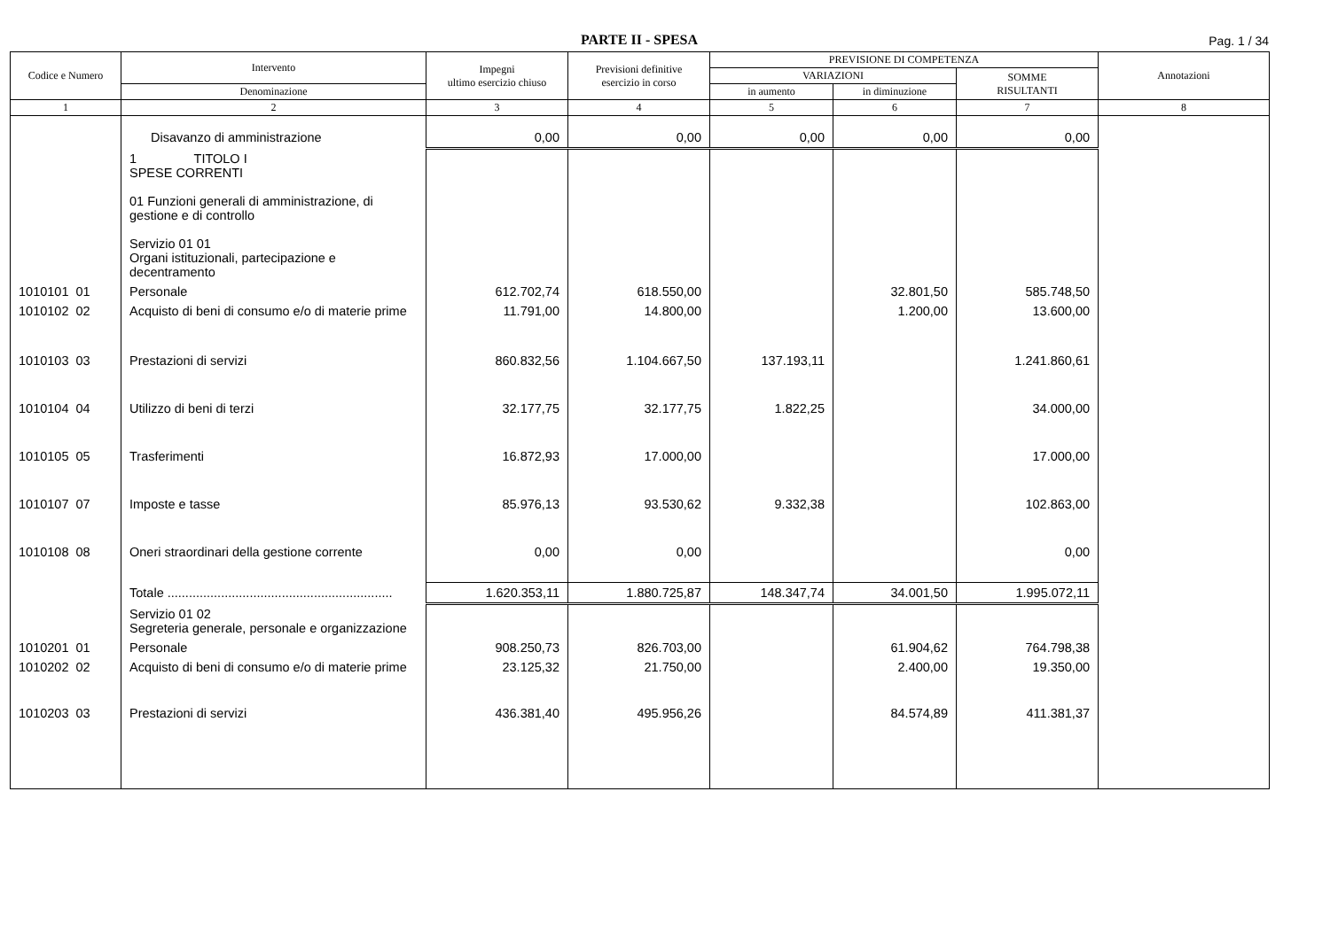PARTE II - SPESA
Pag. 1 / 34
| Codice e Numero | Intervento | Impegni ultimo esercizio chiuso | Previsioni definitive esercizio in corso | PREVISIONE DI COMPETENZA | | | Annotazioni |
| --- | --- | --- | --- | --- | --- | --- | --- |
| | | | | VARIAZIONI | | SOMME RISULTANTI | |
| | Denominazione | | | in aumento | in diminuzione | | |
| 1 | 2 | 3 | 4 | 5 | 6 | 7 | 8 |
| | Disavanzo di amministrazione | 0,00 | 0,00 | 0,00 | 0,00 | 0,00 | |
| | 1 TITOLO I SPESE CORRENTI 01 Funzioni generali di amministrazione, di gestione e di controllo Servizio 01 01 Organi istituzionali, partecipazione e decentramento | | | | | | |
| 1010101 01 | Personale | 612.702,74 | 618.550,00 | | 32.801,50 | 585.748,50 | |
| 1010102 02 | Acquisto di beni di consumo e/o di materie prime | 11.791,00 | 14.800,00 | | 1.200,00 | 13.600,00 | |
| 1010103 03 | Prestazioni di servizi | 860.832,56 | 1.104.667,50 | 137.193,11 | | 1.241.860,61 | |
| 1010104 04 | Utilizzo di beni di terzi | 32.177,75 | 32.177,75 | 1.822,25 | | 34.000,00 | |
| 1010105 05 | Trasferimenti | 16.872,93 | 17.000,00 | | | 17.000,00 | |
| 1010107 07 | Imposte e tasse | 85.976,13 | 93.530,62 | 9.332,38 | | 102.863,00 | |
| 1010108 08 | Oneri straordinari della gestione corrente | 0,00 | 0,00 | | | 0,00 | |
| | Totale ............................................................... | 1.620.353,11 | 1.880.725,87 | 148.347,74 | 34.001,50 | 1.995.072,11 | |
| | Servizio 01 02 Segreteria generale, personale e organizzazione | | | | | | |
| 1010201 01 | Personale | 908.250,73 | 826.703,00 | | 61.904,62 | 764.798,38 | |
| 1010202 02 | Acquisto di beni di consumo e/o di materie prime | 23.125,32 | 21.750,00 | | 2.400,00 | 19.350,00 | |
| 1010203 03 | Prestazioni di servizi | 436.381,40 | 495.956,26 | | 84.574,89 | 411.381,37 | |